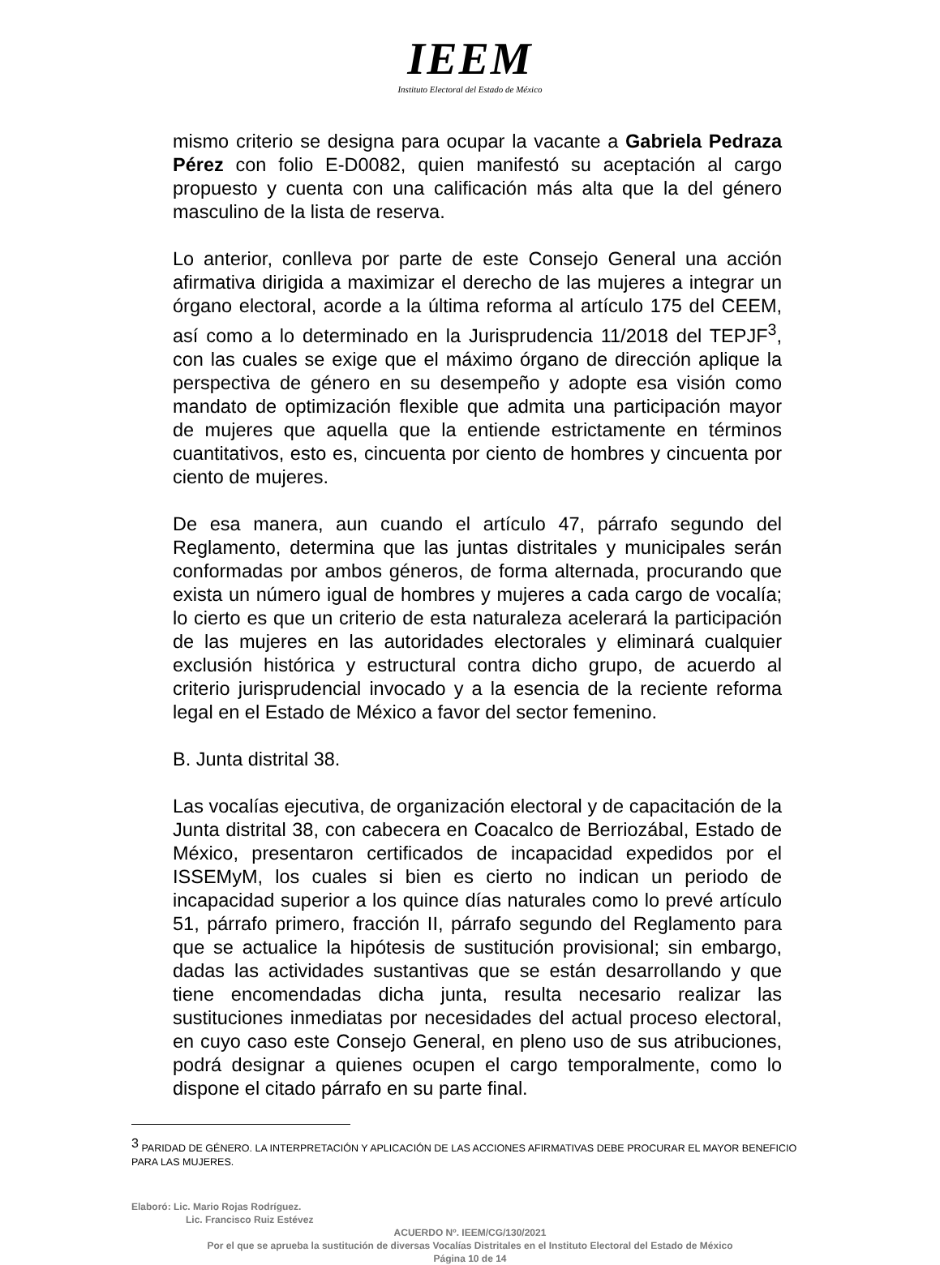IEEM
Instituto Electoral del Estado de México
mismo criterio se designa para ocupar la vacante a Gabriela Pedraza Pérez con folio E-D0082, quien manifestó su aceptación al cargo propuesto y cuenta con una calificación más alta que la del género masculino de la lista de reserva.
Lo anterior, conlleva por parte de este Consejo General una acción afirmativa dirigida a maximizar el derecho de las mujeres a integrar un órgano electoral, acorde a la última reforma al artículo 175 del CEEM, así como a lo determinado en la Jurisprudencia 11/2018 del TEPJF<sup>3</sup>, con las cuales se exige que el máximo órgano de dirección aplique la perspectiva de género en su desempeño y adopte esa visión como mandato de optimización flexible que admita una participación mayor de mujeres que aquella que la entiende estrictamente en términos cuantitativos, esto es, cincuenta por ciento de hombres y cincuenta por ciento de mujeres.
De esa manera, aun cuando el artículo 47, párrafo segundo del Reglamento, determina que las juntas distritales y municipales serán conformadas por ambos géneros, de forma alternada, procurando que exista un número igual de hombres y mujeres a cada cargo de vocalía; lo cierto es que un criterio de esta naturaleza acelerará la participación de las mujeres en las autoridades electorales y eliminará cualquier exclusión histórica y estructural contra dicho grupo, de acuerdo al criterio jurisprudencial invocado y a la esencia de la reciente reforma legal en el Estado de México a favor del sector femenino.
B. Junta distrital 38.
Las vocalías ejecutiva, de organización electoral y de capacitación de la Junta distrital 38, con cabecera en Coacalco de Berriozábal, Estado de México, presentaron certificados de incapacidad expedidos por el ISSEMyM, los cuales si bien es cierto no indican un periodo de incapacidad superior a los quince días naturales como lo prevé artículo 51, párrafo primero, fracción II, párrafo segundo del Reglamento para que se actualice la hipótesis de sustitución provisional; sin embargo, dadas las actividades sustantivas que se están desarrollando y que tiene encomendadas dicha junta, resulta necesario realizar las sustituciones inmediatas por necesidades del actual proceso electoral, en cuyo caso este Consejo General, en pleno uso de sus atribuciones, podrá designar a quienes ocupen el cargo temporalmente, como lo dispone el citado párrafo en su parte final.
<sup>3</sup> PARIDAD DE GÉNERO. LA INTERPRETACIÓN Y APLICACIÓN DE LAS ACCIONES AFIRMATIVAS DEBE PROCURAR EL MAYOR BENEFICIO PARA LAS MUJERES.
Elaboró: Lic. Mario Rojas Rodríguez.
Lic. Francisco Ruiz Estévez
ACUERDO Nº. IEEM/CG/130/2021
Por el que se aprueba la sustitución de diversas Vocalías Distritales en el Instituto Electoral del Estado de México
Página 10 de 14